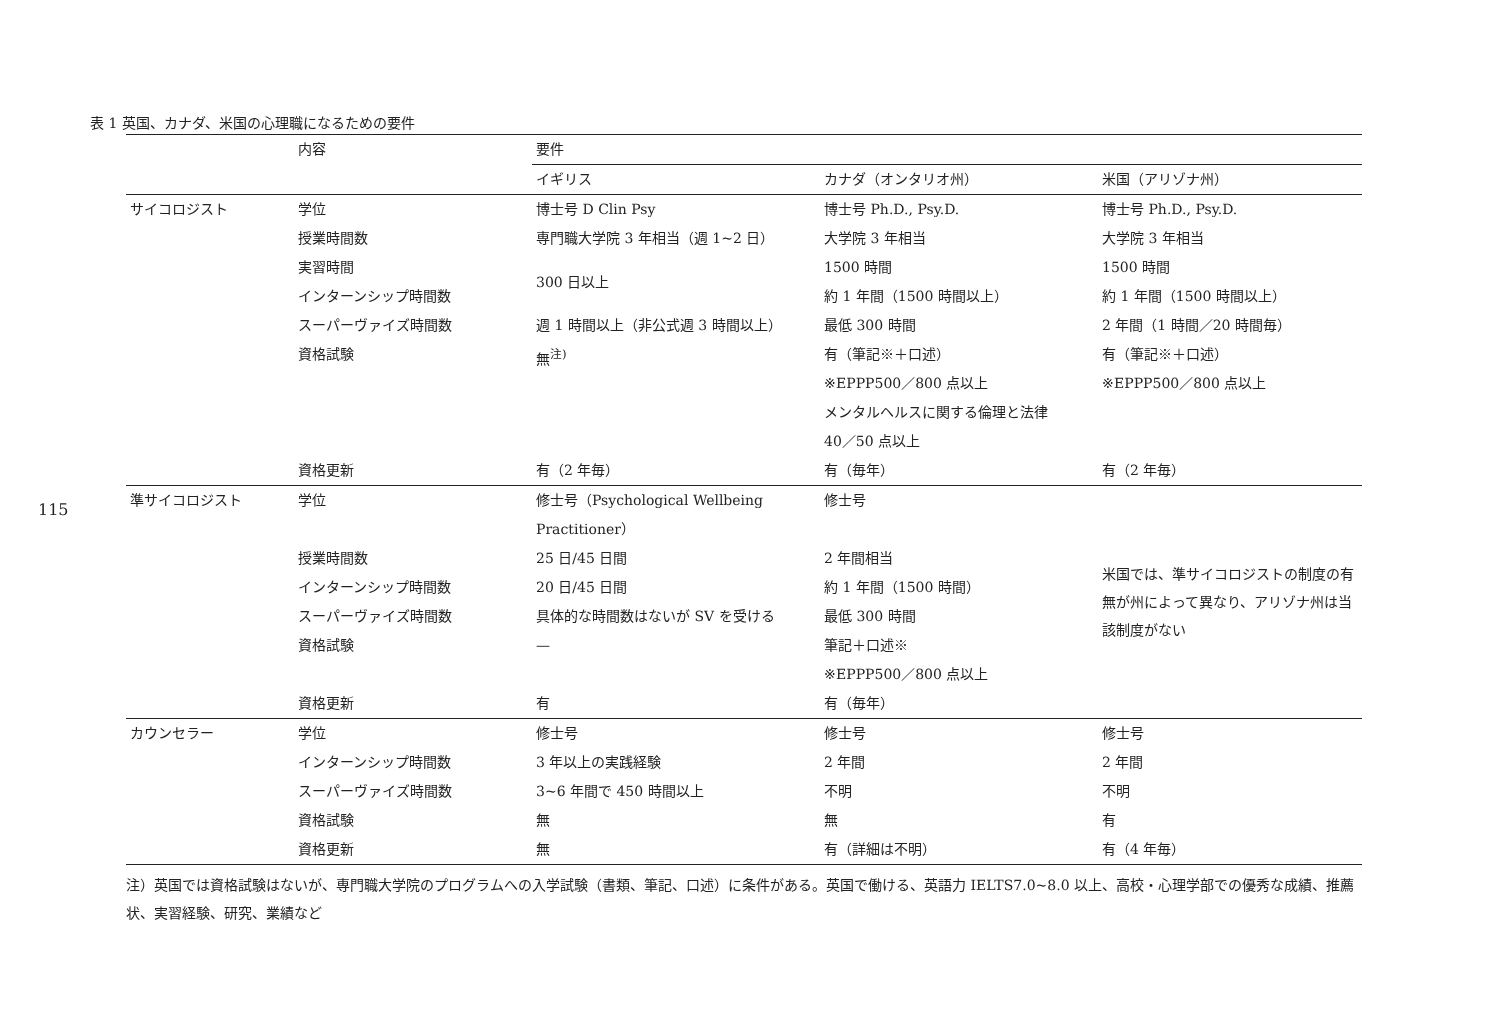115
表 1 英国、カナダ、米国の心理職になるための要件
| | 内容 | 要件 | | |
| --- | --- | --- | --- | --- |
| | | イギリス | カナダ（オンタリオ州） | 米国（アリゾナ州） |
| サイコロジスト | 学位 | 博士号 D Clin Psy | 博士号 Ph.D., Psy.D. | 博士号 Ph.D., Psy.D. |
| | 授業時間数 | 専門職大学院 3 年相当（週 1~2 日） | 大学院 3 年相当 | 大学院 3 年相当 |
| | 実習時間 | 300 日以上 | 1500 時間 | 1500 時間 |
| | インターンシップ時間数 | | 約 1 年間（1500 時間以上） | 約 1 年間（1500 時間以上） |
| | スーパーヴァイズ時間数 | 週 1 時間以上（非公式週 3 時間以上） | 最低 300 時間 | 2 年間（1 時間／20 時間毎） |
| | 資格試験 | 無<sup>注)</sup> | 有（筆記※＋口述） ※EPPP500／800 点以上 メンタルヘルスに関する倫理と法律 40／50 点以上 | 有（筆記※＋口述） ※EPPP500／800 点以上 |
| | 資格更新 | 有（2 年毎） | 有（毎年） | 有（2 年毎） |
| 準サイコロジスト | 学位 | 修士号（Psychological Wellbeing Practitioner） | 修士号 | 米国では、準サイコロジストの制度の有無が州によって異なり、アリゾナ州は当該制度がない |
| | 授業時間数 | 25 日/45 日間 | 2 年間相当 | |
| | インターンシップ時間数 | 20 日/45 日間 | 約 1 年間（1500 時間） | |
| | スーパーヴァイズ時間数 | 具体的な時間数はないが SV を受ける | 最低 300 時間 | |
| | 資格試験 | — | 筆記＋口述※ ※EPPP500／800 点以上 | |
| | 資格更新 | 有 | 有（毎年） | |
| カウンセラー | 学位 | 修士号 | 修士号 | 修士号 |
| | インターンシップ時間数 | 3 年以上の実践経験 | 2 年間 | 2 年間 |
| | スーパーヴァイズ時間数 | 3~6 年間で 450 時間以上 | 不明 | 不明 |
| | 資格試験 | 無 | 無 | 有 |
| | 資格更新 | 無 | 有（詳細は不明） | 有（4 年毎） |
注）英国では資格試験はないが、専門職大学院のプログラムへの入学試験（書類、筆記、口述）に条件がある。英国で働ける、英語力 IELTS7.0~8.0 以上、高校・心理学部での優秀な成績、推薦状、実習経験、研究、業績など